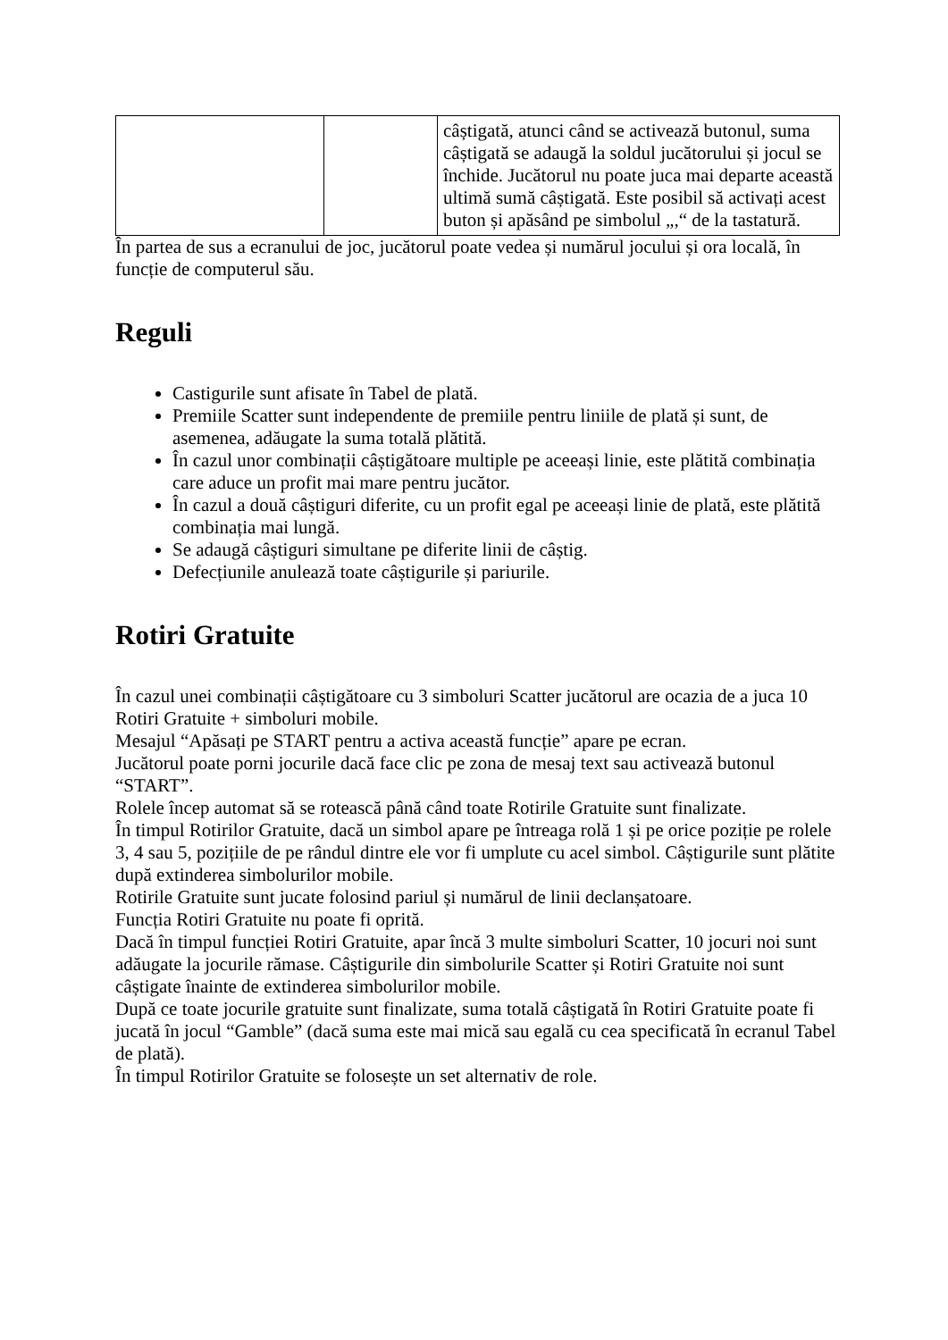| | | câștigată, atunci când se activează butonul, suma câștigată se adaugă la soldul jucătorului și jocul se închide. Jucătorul nu poate juca mai departe această ultimă sumă câștigată. Este posibil să activați acest buton și apăsând pe simbolul „,“ de la tastatură. |
În partea de sus a ecranului de joc, jucătorul poate vedea și numărul jocului și ora locală, în funcție de computerul său.
Reguli
Castigurile sunt afisate în Tabel de plată.
Premiile Scatter sunt independente de premiile pentru liniile de plată și sunt, de asemenea, adăugate la suma totală plătită.
În cazul unor combinații câștigătoare multiple pe aceeași linie, este plătită combinația care aduce un profit mai mare pentru jucător.
În cazul a două câștiguri diferite, cu un profit egal pe aceeași linie de plată, este plătită combinația mai lungă.
Se adaugă câștiguri simultane pe diferite linii de câștig.
Defecțiunile anulează toate câștigurile și pariurile.
Rotiri Gratuite
În cazul unei combinații câștigătoare cu 3 simboluri Scatter jucătorul are ocazia de a juca 10 Rotiri Gratuite + simboluri mobile.
Mesajul “Apăsați pe START pentru a activa această funcție” apare pe ecran.
Jucătorul poate porni jocurile dacă face clic pe zona de mesaj text sau activează butonul “START”.
Rolele încep automat să se rotească până când toate Rotirile Gratuite sunt finalizate.
În timpul Rotirilor Gratuite, dacă un simbol apare pe întreaga rolă 1 și pe orice poziție pe rolele 3, 4 sau 5, pozițiile de pe rândul dintre ele vor fi umplute cu acel simbol. Câștigurile sunt plătite după extinderea simbolurilor mobile.
Rotirile Gratuite sunt jucate folosind pariul și numărul de linii declanșatoare.
Funcția Rotiri Gratuite nu poate fi oprită.
Dacă în timpul funcției Rotiri Gratuite, apar încă 3 multe simboluri Scatter, 10 jocuri noi sunt adăugate la jocurile rămase. Câștigurile din simbolurile Scatter și Rotiri Gratuite noi sunt câștigate înainte de extinderea simbolurilor mobile.
După ce toate jocurile gratuite sunt finalizate, suma totală câștigată în Rotiri Gratuite poate fi jucată în jocul “Gamble” (dacă suma este mai mică sau egală cu cea specificată în ecranul Tabel de plată).
În timpul Rotirilor Gratuite se folosește un set alternativ de role.